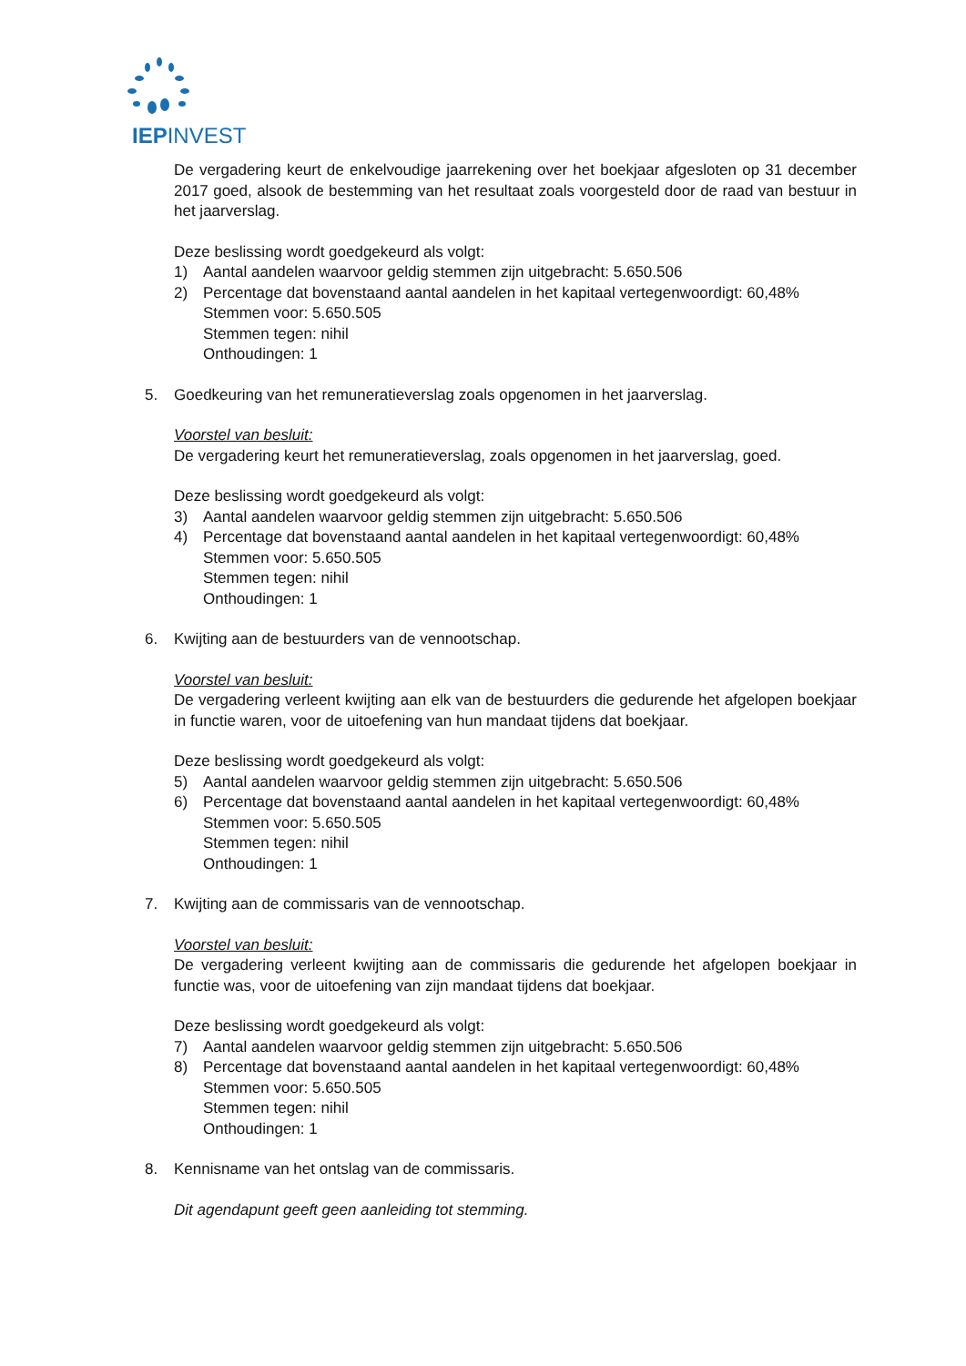IEPINVEST
De vergadering keurt de enkelvoudige jaarrekening over het boekjaar afgesloten op 31 december 2017 goed, alsook de bestemming van het resultaat zoals voorgesteld door de raad van bestuur in het jaarverslag.
Deze beslissing wordt goedgekeurd als volgt:
1) Aantal aandelen waarvoor geldig stemmen zijn uitgebracht: 5.650.506
2) Percentage dat bovenstaand aantal aandelen in het kapitaal vertegenwoordigt: 60,48%
Stemmen voor: 5.650.505
Stemmen tegen: nihil
Onthoudingen: 1
5. Goedkeuring van het remuneratieverslag zoals opgenomen in het jaarverslag.
Voorstel van besluit:
De vergadering keurt het remuneratieverslag, zoals opgenomen in het jaarverslag, goed.
Deze beslissing wordt goedgekeurd als volgt:
3) Aantal aandelen waarvoor geldig stemmen zijn uitgebracht: 5.650.506
4) Percentage dat bovenstaand aantal aandelen in het kapitaal vertegenwoordigt: 60,48%
Stemmen voor: 5.650.505
Stemmen tegen: nihil
Onthoudingen: 1
6. Kwijting aan de bestuurders van de vennootschap.
Voorstel van besluit:
De vergadering verleent kwijting aan elk van de bestuurders die gedurende het afgelopen boekjaar in functie waren, voor de uitoefening van hun mandaat tijdens dat boekjaar.
Deze beslissing wordt goedgekeurd als volgt:
5) Aantal aandelen waarvoor geldig stemmen zijn uitgebracht: 5.650.506
6) Percentage dat bovenstaand aantal aandelen in het kapitaal vertegenwoordigt: 60,48%
Stemmen voor: 5.650.505
Stemmen tegen: nihil
Onthoudingen: 1
7. Kwijting aan de commissaris van de vennootschap.
Voorstel van besluit:
De vergadering verleent kwijting aan de commissaris die gedurende het afgelopen boekjaar in functie was, voor de uitoefening van zijn mandaat tijdens dat boekjaar.
Deze beslissing wordt goedgekeurd als volgt:
7) Aantal aandelen waarvoor geldig stemmen zijn uitgebracht: 5.650.506
8) Percentage dat bovenstaand aantal aandelen in het kapitaal vertegenwoordigt: 60,48%
Stemmen voor: 5.650.505
Stemmen tegen: nihil
Onthoudingen: 1
8. Kennisname van het ontslag van de commissaris.
Dit agendapunt geeft geen aanleiding tot stemming.